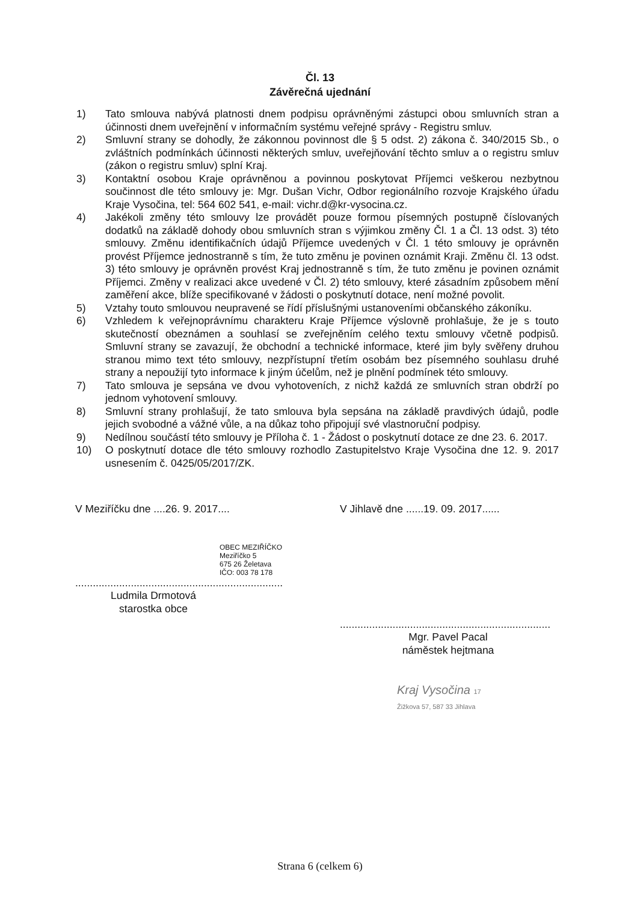Čl. 13
Závěrečná ujednání
1) Tato smlouva nabývá platnosti dnem podpisu oprávněnými zástupci obou smluvních stran a účinnosti dnem uveřejnění v informačním systému veřejné správy - Registru smluv.
2) Smluvní strany se dohodly, že zákonnou povinnost dle § 5 odst. 2) zákona č. 340/2015 Sb., o zvláštních podmínkách účinnosti některých smluv, uveřejňování těchto smluv a o registru smluv (zákon o registru smluv) splní Kraj.
3) Kontaktní osobou Kraje oprávněnou a povinnou poskytovat Příjemci veškerou nezbytnou součinnost dle této smlouvy je: Mgr. Dušan Vichr, Odbor regionálního rozvoje Krajského úřadu Kraje Vysočina, tel: 564 602 541, e-mail: vichr.d@kr-vysocina.cz.
4) Jakékoli změny této smlouvy lze provádět pouze formou písemných postupně číslovaných dodatků na základě dohody obou smluvních stran s výjimkou změny Čl. 1 a Čl. 13 odst. 3) této smlouvy. Změnu identifikačních údajů Příjemce uvedených v Čl. 1 této smlouvy je oprávněn provést Příjemce jednostranně s tím, že tuto změnu je povinen oznámit Kraji. Změnu čl. 13 odst. 3) této smlouvy je oprávněn provést Kraj jednostranně s tím, že tuto změnu je povinen oznámit Příjemci. Změny v realizaci akce uvedené v Čl. 2) této smlouvy, které zásadním způsobem mění zaměření akce, blíže specifikované v žádosti o poskytnutí dotace, není možné povolit.
5) Vztahy touto smlouvou neupravené se řídí příslušnými ustanoveními občanského zákoníku.
6) Vzhledem k veřejnoprávnímu charakteru Kraje Příjemce výslovně prohlašuje, že je s touto skutečností obeznámen a souhlasí se zveřejněním celého textu smlouvy včetně podpisů. Smluvní strany se zavazují, že obchodní a technické informace, které jim byly svěřeny druhou stranou mimo text této smlouvy, nezpřístupní třetím osobám bez písemného souhlasu druhé strany a nepoužijí tyto informace k jiným účelům, než je plnění podmínek této smlouvy.
7) Tato smlouva je sepsána ve dvou vyhotoveních, z nichž každá ze smluvních stran obdrží po jednom vyhotovení smlouvy.
8) Smluvní strany prohlašují, že tato smlouva byla sepsána na základě pravdivých údajů, podle jejich svobodné a vážné vůle, a na důkaz toho připojují své vlastnoruční podpisy.
9) Nedílnou součástí této smlouvy je Příloha č. 1 - Žádost o poskytnutí dotace ze dne 23. 6. 2017.
10) O poskytnutí dotace dle této smlouvy rozhodlo Zastupitelstvo Kraje Vysočina dne 12. 9. 2017 usnesením č. 0425/05/2017/ZK.
V Meziříčku dne ....26. 9. 2017....
OBEC MEZIŘÍČKO
Meziříčko 5
675 26 Želetava
IČO: 003 78 178
.......................................................................
Ludmila Drmotová
starostka obce
V Jihlavě dne ......19. 09. 2017......
........................................................................
Mgr. Pavel Pacal
náměstek hejtmana
Kraj Vysočina 17
Žižkova 57, 587 33 Jihlava
Strana 6 (celkem 6)